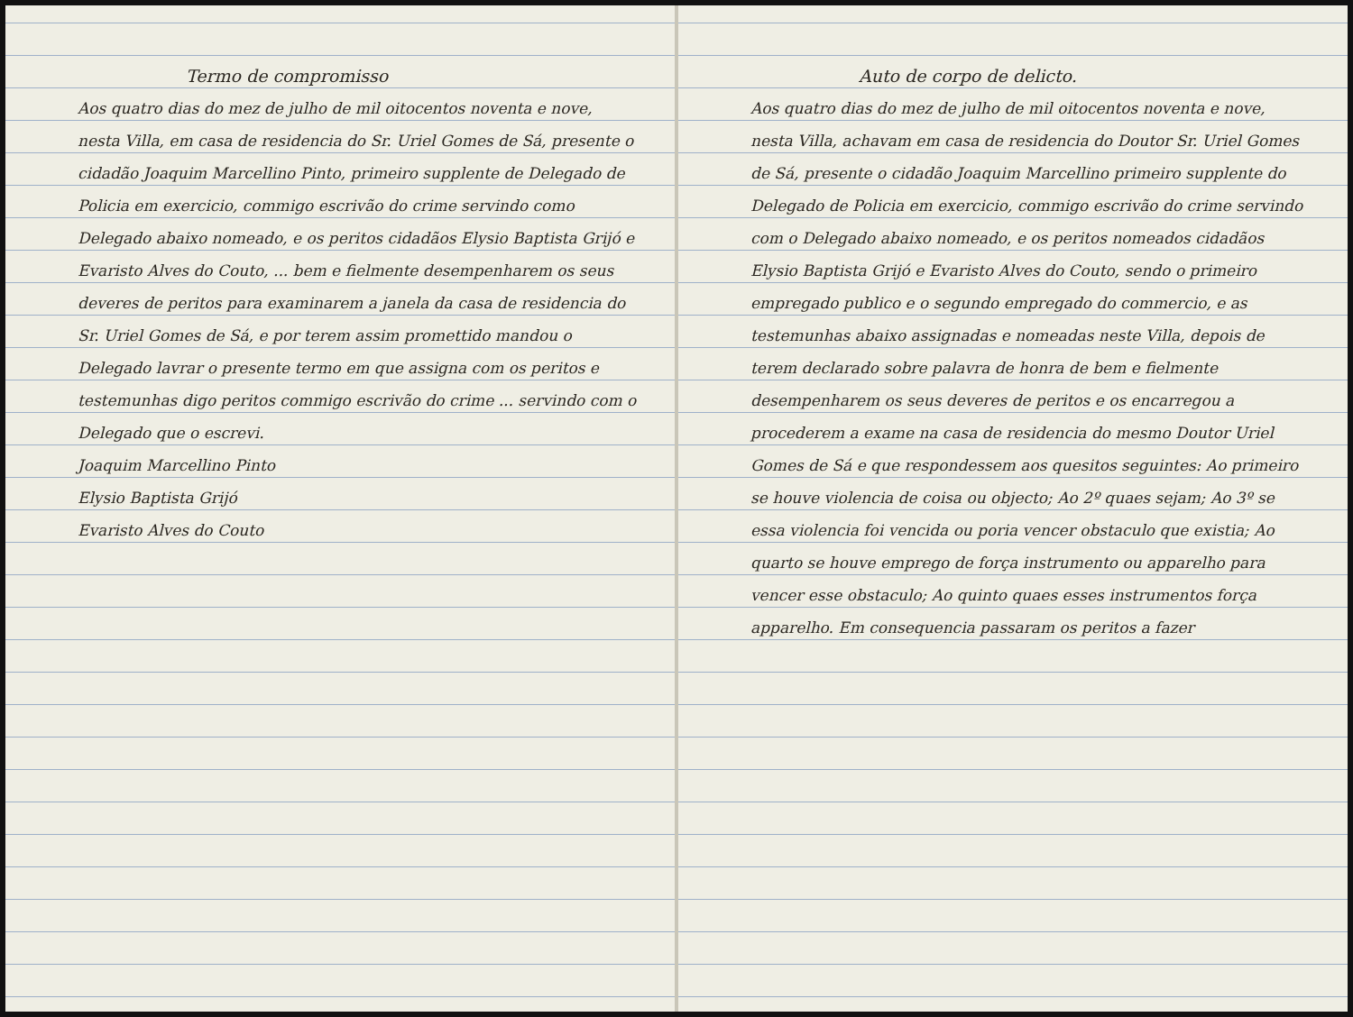Termo de compromisso
Aos quatro dias do mez de julho de mil oitocentos noventa e nove, nesta Villa, em casa de residencia do Sr. Uriel Gomes de Sá, presente o cidadão Joaquim Marcellino Pinto, primeiro supplente de Delegado de Policia em exercicio, commigo escrivão do crime servindo como Delegado abaixo nomeado, e os peritos cidadãos Elysio Baptista Grijó e Evaristo Alves do Couto, ... bem e fielmente desempenharem os seus deveres de peritos para examinarem a janela da casa de residencia do Sr. Uriel Gomes de Sá, e por terem assim promettido mandou o Delegado lavrar o presente termo em que assigna com os peritos e testemunhas digo peritos commigo escrivão do crime ... servindo com o Delegado que o escrevi.
Joaquim Marcellino Pinto
Elysio Baptista Grijó
Evaristo Alves do Couto
Auto de corpo de delicto.
Aos quatro dias do mez de julho de mil oitocentos noventa e nove, nesta Villa, achavam em casa de residencia do Doutor Sr. Uriel Gomes de Sá, presente o cidadão Joaquim Marcellino primeiro supplente do Delegado de Policia em exercicio, commigo escrivão do crime servindo com o Delegado abaixo nomeado, e os peritos nomeados cidadãos Elysio Baptista Grijó e Evaristo Alves do Couto, sendo o primeiro empregado publico e o segundo empregado do commercio, e as testemunhas abaixo assignadas e nomeadas neste Villa, depois de terem declarado sobre palavra de honra de bem e fielmente desempenharem os seus deveres de peritos e os encarregou a procederem a exame na casa de residencia do mesmo Doutor Uriel Gomes de Sá e que respondessem aos quesitos seguintes: Ao primeiro se houve violencia de coisa ou objecto; Ao 2º quaes sejam; Ao 3º se essa violencia foi vencida ou poria vencer obstaculo que existia; Ao quarto se houve emprego de força instrumento ou apparelho para vencer esse obstaculo; Ao quinto quaes esses instrumentos força apparelho. Em consequencia passaram os peritos a fazer